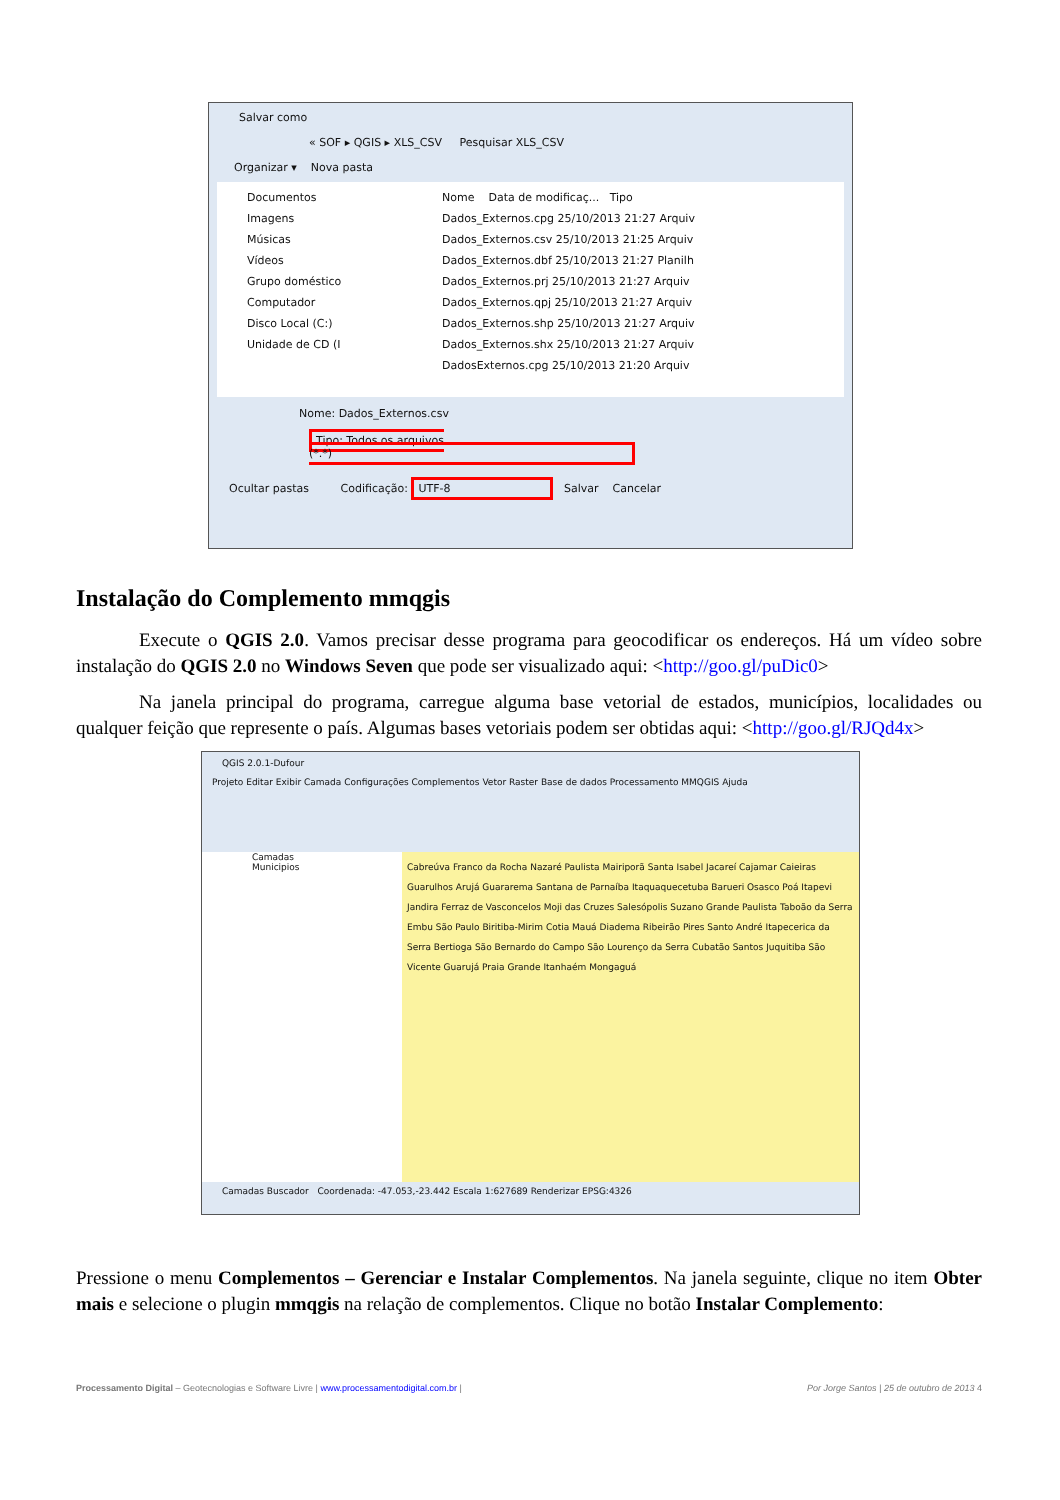Salvar como
« SOF ▸ QGIS ▸ XLS_CSV Pesquisar XLS_CSV
Organizar ▾ Nova pasta
Documentos
Imagens
Músicas
Vídeos
Grupo doméstico
Computador
Disco Local (C:)
Unidade de CD (I
Nome Data de modificaç... Tipo
Dados_Externos.cpg 25/10/2013 21:27 Arquiv
Dados_Externos.csv 25/10/2013 21:25 Arquiv
Dados_Externos.dbf 25/10/2013 21:27 Planilh
Dados_Externos.prj 25/10/2013 21:27 Arquiv
Dados_Externos.qpj 25/10/2013 21:27 Arquiv
Dados_Externos.shp 25/10/2013 21:27 Arquiv
Dados_Externos.shx 25/10/2013 21:27 Arquiv
DadosExternos.cpg 25/10/2013 21:20 Arquiv
Nome: Dados_Externos.csv
Tipo: Todos os arquivos (*.*)
Ocultar pastas Codificação: UTF-8 Salvar Cancelar
Instalação do Complemento mmqgis
Execute o QGIS 2.0. Vamos precisar desse programa para geocodificar os endereços. Há um vídeo sobre instalação do QGIS 2.0 no Windows Seven que pode ser visualizado aqui: <http://goo.gl/puDic0>
Na janela principal do programa, carregue alguma base vetorial de estados, municípios, localidades ou qualquer feição que represente o país. Algumas bases vetoriais podem ser obtidas aqui: <http://goo.gl/RJQd4x>
QGIS 2.0.1-Dufour
Projeto Editar Exibir Camada Configurações Complementos Vetor Raster Base de dados Processamento MMQGIS Ajuda
Camadas
Municipios
Cabreúva Franco da Rocha Nazaré Paulista Mairiporã Santa Isabel Jacareí Cajamar Caieiras Guarulhos Arujá Guararema Santana de Parnaíba Itaquaquecetuba Barueri Osasco Poá Itapevi Jandira Ferraz de Vasconcelos Moji das Cruzes Salesópolis Suzano Grande Paulista Taboão da Serra Embu São Paulo Biritiba-Mirim Cotia Mauá Diadema Ribeirão Pires Santo André Itapecerica da Serra Bertioga São Bernardo do Campo São Lourenço da Serra Cubatão Santos Juquitiba São Vicente Guarujá Praia Grande Itanhaém Mongaguá
Camadas Buscador Coordenada: -47.053,-23.442 Escala 1:627689 Renderizar EPSG:4326
Pressione o menu Complementos – Gerenciar e Instalar Complementos. Na janela seguinte, clique no item Obter mais e selecione o plugin mmqgis na relação de complementos. Clique no botão Instalar Complemento:
Processamento Digital – Geotecnologias e Software Livre | www.processamentodigital.com.br | Por Jorge Santos | 25 de outubro de 2013 4